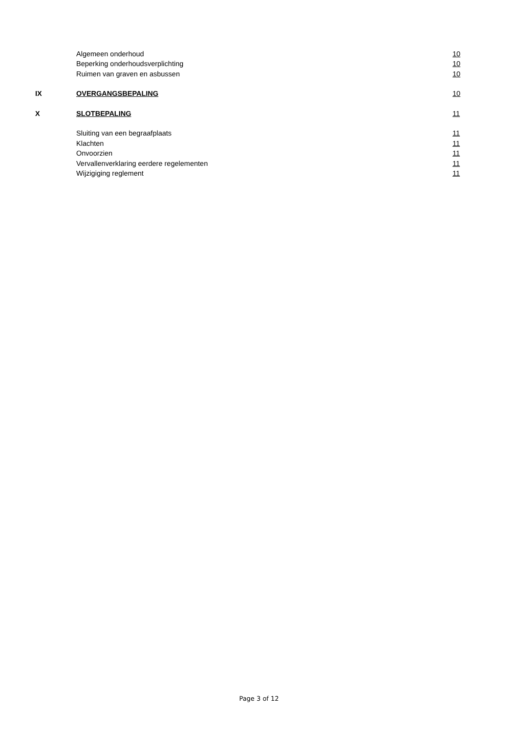Algemeen onderhoud
10
Beperking onderhoudsverplichting
10
Ruimen van graven en asbussen
10
IX
OVERGANGSBEPALING
10
X
SLOTBEPALING
11
Sluiting van een begraafplaats
11
Klachten
11
Onvoorzien
11
Vervallenverklaring eerdere regelementen
11
Wijzigiging reglement
11
Page 3 of 12